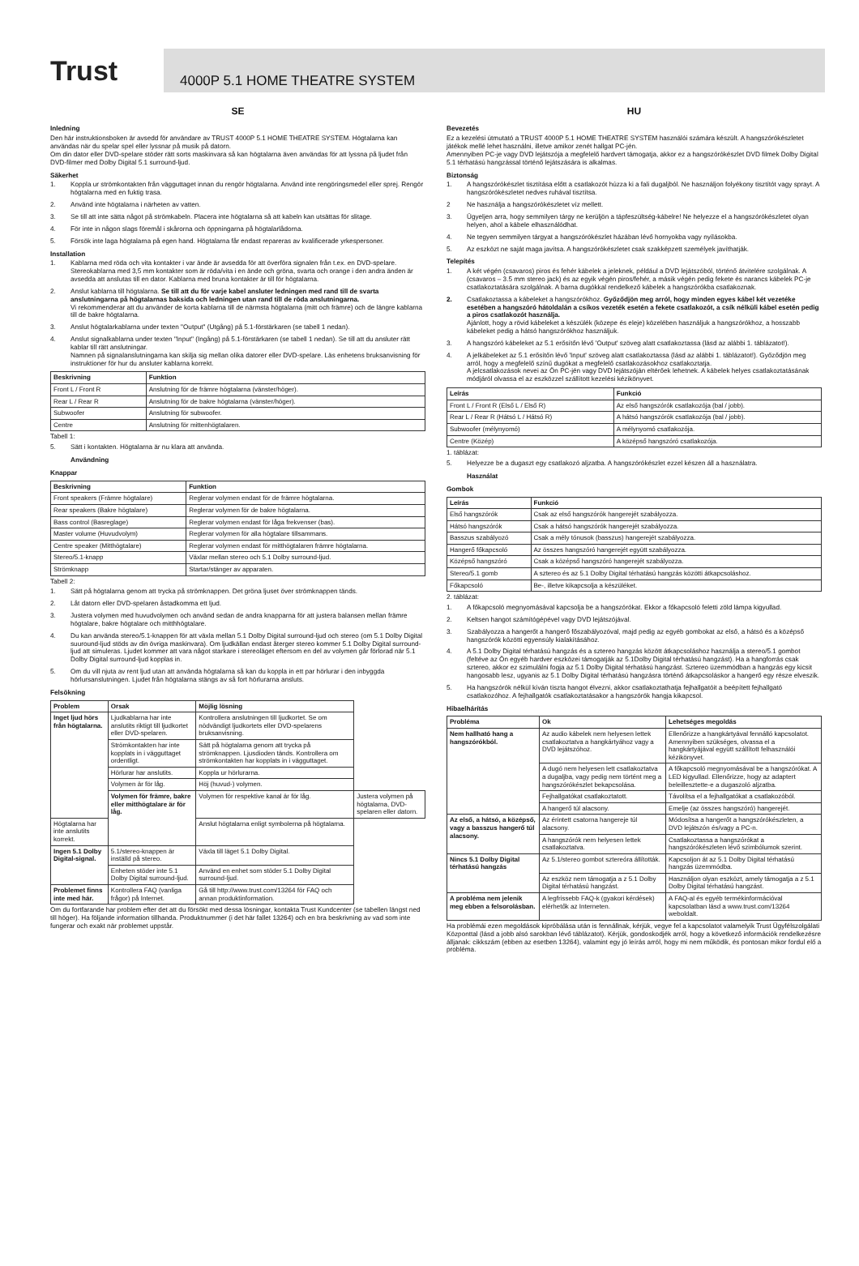Trust
4000P 5.1 HOME THEATRE SYSTEM
SE
Inledning
Den här instruktionsboken är avsedd för användare av TRUST 4000P 5.1 HOME THEATRE SYSTEM. Högtalarna kan användas när du spelar spel eller lyssnar på musik på datorn.
Om din dator eller DVD-spelare stöder rätt sorts maskinvara så kan högtalarna även användas för att lyssna på ljudet från DVD-filmer med Dolby Digital 5.1 surround-ljud.
Säkerhet
1. Koppla ur strömkontakten från vägguttaget innan du rengör högtalarna. Använd inte rengöringsmedel eller sprej. Rengör högtalarna med en fuktig trasa.
2. Använd inte högtalarna i närheten av vatten.
3. Se till att inte sätta något på strömkabeln. Placera inte högtalarna så att kabeln kan utsättas för slitage.
4. För inte in någon slags föremål i skårorna och öppningarna på högtalarlådorna.
5. Försök inte laga högtalarna på egen hand. Högtalarna får endast repareras av kvalificerade yrkespersoner.
Installation
1. Kablarna med röda och vita kontakter i var ände är avsedda för att överföra signalen från t.ex. en DVD-spelare. Stereokablarna med 3,5 mm kontakter som är röda/vita i en ände och gröna, svarta och orange i den andra änden är avsedda att anslutas till en dator. Kablarna med bruna kontakter är till för högtalarna.
2. Anslut kablarna till högtalarna. Se till att du för varje kabel ansluter ledningen med rand till de svarta anslutningarna på högtalarnas baksida och ledningen utan rand till de röda anslutningarna.
Vi rekommenderar att du använder de korta kablarna till de närmsta högtalarna (mitt och främre) och de längre kablarna till de bakre högtalarna.
3. Anslut högtalarkablarna under texten "Output" (Utgång) på 5.1-förstärkaren (se tabell 1 nedan).
4. Anslut signalkablarna under texten "Input" (Ingång) på 5.1-förstärkaren (se tabell 1 nedan). Se till att du ansluter rätt kablar till rätt anslutningar.
Namnen på signalanslutningarna kan skilja sig mellan olika datorer eller DVD-spelare. Läs enhetens bruksanvisning för instruktioner för hur du ansluter kablarna korrekt.
| Beskrivning | Funktion |
| --- | --- |
| Front L / Front R | Anslutning för de främre högtalarna (vänster/höger). |
| Rear L / Rear R | Anslutning för de bakre högtalarna (vänster/höger). |
| Subwoofer | Anslutning för subwoofer. |
| Centre | Anslutning för mittenhögtalaren. |
Tabell 1:
5. Sätt i kontakten. Högtalarna är nu klara att använda.
Användning
Knappar
| Beskrivning | Funktion |
| --- | --- |
| Front speakers (Främre högtalare) | Reglerar volymen endast för de främre högtalarna. |
| Rear speakers (Bakre högtalare) | Reglerar volymen för de bakre högtalarna. |
| Bass control (Basreglage) | Reglerar volymen endast för låga frekvenser (bas). |
| Master volume (Huvudvolym) | Reglerar volymen för alla högtalare tillsammans. |
| Centre speaker (Mitthögtalare) | Reglerar volymen endast för mitthögtalaren främre högtalarna. |
| Stereo/5.1-knapp | Växlar mellan stereo och 5.1 Dolby surround-ljud. |
| Strömknapp | Startar/stänger av apparaten. |
Tabell 2:
1. Sätt på högtalarna genom att trycka på strömknappen. Det gröna ljuset över strömknappen tänds.
2. Låt datorn eller DVD-spelaren åstadkomma ett ljud.
3. Justera volymen med huvudvolymen och använd sedan de andra knapparna för att justera balansen mellan främre högtalare, bakre högtalare och mitthhögtalare.
4. Du kan använda stereo/5.1-knappen för att växla mellan 5.1 Dolby Digital surround-ljud och stereo (om 5.1 Dolby Digital suuround-ljud stöds av din övriga maskinvara). Om ljudkällan endast återger stereo kommer 5.1 Dolby Digital surround-ljud att simuleras. Ljudet kommer att vara något starkare i stereoläget eftersom en del av volymen går förlorad när 5.1 Dolby Digital surround-ljud kopplas in.
5. Om du vill njuta av rent ljud utan att använda högtalarna så kan du koppla in ett par hörlurar i den inbyggda hörlursanslutningen. Ljudet från högtalarna stängs av så fort hörlurarna ansluts.
Felsökning
| Problem | Orsak | Möjlig lösning | |
| --- | --- | --- | --- |
| Inget ljud hörs från högtalarna. | Ljudkablarna har inte anslutits riktigt till ljudkortet eller DVD-spelaren. | Kontrollera anslutningen till ljudkortet. Se om nödvändigt ljudkortets eller DVD-spelarens bruksanvisning. | |
| | Strömkontakten har inte kopplats in i vägguttaget ordentligt. | Sätt på högtalarna genom att trycka på strömknappen. Ljusdioden tänds. Kontrollera om strömkontakten har kopplats in i vägguttaget. | |
| | Hörlurar har anslutits. | Koppla ur hörlurarna. | |
| | Volymen är för låg. | Höj (huvud-) volymen. | |
| | Volymen för främre, bakre eller mitthögtalare är för låg. | Volymen för respektive kanal är för låg. | Justera volymen på högtalarna, DVD-spelaren eller datorn. |
| Högtalarna har inte anslutits korrekt. | | Anslut högtalarna enligt symbolerna på högtalarna. | |
| Ingen 5.1 Dolby Digital-signal. | 5.1/stereo-knappen är inställd på stereo. | Växla till läget 5.1 Dolby Digital. | |
| | Enheten stöder inte 5.1 Dolby Digital surround-ljud. | Använd en enhet som stöder 5.1 Dolby Digital surround-ljud. | |
| Problemet finns inte med här. | Kontrollera FAQ (vanliga frågor) på Internet. | Gå till http://www.trust.com/13264 för FAQ och annan produktinformation. | |
Om du fortfarande har problem efter det att du försökt med dessa lösningar, kontakta Trust Kundcenter (se tabellen längst ned till höger). Ha följande information tillhanda. Produktnummer (i det här fallet 13264) och en bra beskrivning av vad som inte fungerar och exakt när problemet uppstår.
HU
Bevezetés
Ez a kezelési útmutató a TRUST 4000P 5.1 HOME THEATRE SYSTEM használói számára készült. A hangszórókészletet játékok mellé lehet használni, illetve amikor zenét hallgat PC-jén.
Amennyiben PC-je vagy DVD lejátszója a megfelelő hardvert támogatja, akkor ez a hangszórókészlet DVD filmek Dolby Digital 5.1 térhatású hangzással történő lejátszására is alkalmas.
Biztonság
1. A hangszórókészlet tisztítása előtt a csatlakozót húzza ki a fali dugaljból. Ne használjon folyékony tisztítót vagy sprayt. A hangszórókészletet nedves ruhával tisztítsa.
2 Ne használja a hangszórókészletet víz mellett.
3. Ügyeljen arra, hogy semmilyen tárgy ne kerüljön a tápfeszültség-kábelre! Ne helyezze el a hangszórókészletet olyan helyen, ahol a kábele elhasználódhat.
4. Ne tegyen semmilyen tárgyat a hangszórókészlet házában lévő hornyokba vagy nyílásokba.
5. Az eszközt ne saját maga javítsa. A hangszórókészletet csak szakképzett személyek javíthatják.
Telepítés
1. A két végén (csavaros) piros és fehér kábelek a jeleknek, például a DVD lejátszóból, történő átvitelére szolgálnak. A (csavaros – 3.5 mm stereo jack) és az egyik végén piros/fehér, a másik végén pedig fekete és narancs kábelek PC-je csatlakoztatására szolgálnak. A barna dugókkal rendelkező kábelek a hangszórókba csatlakoznak.
2. Csatlakoztassa a kábeleket a hangszórókhoz. Győződjön meg arról, hogy minden egyes kábel két vezetéke esetében a hangszóró hátoldalán a csíkos vezeték esetén a fekete csatlakozót, a csík nélküli kábel esetén pedig a piros csatlakozót használja.
Ajánlott, hogy a rövid kábeleket a készülék (közepe és eleje) közelében használjuk a hangszórókhoz, a hosszabb kábeleket pedig a hátsó hangszórókhoz használjuk.
3. A hangszóró kábeleket az 5.1 erősítőn lévő 'Output' szöveg alatt csatlakoztassa (lásd az alábbi 1. táblázatot!).
4. A jelkábeleket az 5.1 erősítőn lévő 'Input' szöveg alatt csatlakoztassa (lásd az alábbi 1. táblázatot!). Győződjön meg arról, hogy a megfelelő színű dugókat a megfelelő csatlakozásokhoz csatlakoztatja.
A jelcsatlakozások nevei az Ön PC-jén vagy DVD lejátszóján eltérőek lehetnek. A kábelek helyes csatlakoztatásának módjáról olvassa el az eszközzel szállított kezelési kézikönyvet.
| Leírás | Funkció |
| --- | --- |
| Front L / Front R (Első L / Első R) | Az első hangszórók csatlakozója (bal / jobb). |
| Rear L / Rear R (Hátsó L / Hátsó R) | A hátsó hangszórók csatlakozója (bal / jobb). |
| Subwoofer (mélynyomó) | A mélynyomó csatlakozója. |
| Centre (Közép) | A középső hangszóró csatlakozója. |
1. táblázat:
5. Helyezze be a dugaszt egy csatlakozó aljzatba. A hangszórókészlet ezzel készen áll a használatra.
Használat
Gombok
| Leírás | Funkció |
| --- | --- |
| Első hangszórók | Csak az első hangszórók hangerejét szabályozza. |
| Hátsó hangszórók | Csak a hátsó hangszórók hangerejét szabályozza. |
| Basszus szabályozó | Csak a mély tónusok (basszus) hangerejét szabályozza. |
| Hangerő főkapcsoló | Az összes hangszóró hangerejét együtt szabályozza. |
| Középső hangszóró | Csak a középső hangszóró hangerejét szabályozza. |
| Stereo/5.1 gomb | A sztereo és az 5.1 Dolby Digital térhatású hangzás közötti átkapcsoláshoz. |
| Főkapcsoló | Be-, illetve kikapcsolja a készüléket. |
2. táblázat:
1. A főkapcsoló megnyomásával kapcsolja be a hangszórókat. Ekkor a főkapcsoló feletti zöld lámpa kigyullad.
2. Keltsen hangot számítógépével vagy DVD lejátszójával.
3. Szabályozza a hangerőt a hangerő főszabályozóval, majd pedig az egyéb gombokat az első, a hátsó és a középső hangszórók közötti egyensúly kialakításához.
4. A 5.1 Dolby Digital térhatású hangzás és a sztereo hangzás között átkapcsoláshoz használja a stereo/5.1 gombot (feltéve az Ön egyéb hardver eszközei támogatják az 5.1Dolby Digital térhatású hangzást). Ha a hangforrás csak sztereo, akkor ez szimulálni fogja az 5.1 Dolby Digital térhatású hangzást. Sztereo üzemmódban a hangzás egy kicsit hangosabb lesz, ugyanis az 5.1 Dolby Digital térhatású hangzásra történő átkapcsoláskor a hangerő egy része elveszik.
5. Ha hangszórók nélkül kíván tiszta hangot élvezni, akkor csatlakoztathatja fejhallgatóit a beépített fejhallgató csatlakozóhoz. A fejhallgatók csatlakoztatásakor a hangszórók hangja kikapcsol.
Hibaelhárítás
| Probléma | Ok | Lehetséges megoldás |
| --- | --- | --- |
| Nem hallható hang a hangszórókból. | Az audio kábelek nem helyesen lettek csatlakoztatva a hangkártyához vagy a DVD lejátszóhoz. | Ellenőrizze a hangkártyával fennálló kapcsolatot. Amennyiben szükséges, olvassa el a hangkártyájával együtt szállított felhasználói kézikönyvet. |
| | A dugó nem helyesen lett csatlakoztatva a dugaljba, vagy pedig nem történt meg a hangszórókészlet bekapcsolása. | A főkapcsoló megnyomásával be a hangszórókat. A LED kigyullad. Ellenőrizze, hogy az adaptert beleillesztette-e a dugaszoló aljzatba. |
| | Fejhallgatókat csatlakoztatott. | Távolítsa el a fejhallgatókat a csatlakozóból. |
| | A hangerő túl alacsony. | Emelje (az összes hangszóró) hangerejét. |
| Az első, a hátsó, a középső, vagy a basszus hangerő túl alacsony. | Az érintett csatorna hangereje túl alacsony. | Módosítsa a hangerőt a hangszórókészleten, a DVD lejátszón és/vagy a PC-n. |
| | A hangszórók nem helyesen lettek csatlakoztatva. | Csatlakoztassa a hangszórókat a hangszórókészleten lévő szimbólumok szerint. |
| Nincs 5.1 Dolby Digital térhatású hangzás | Az 5.1/stereo gombot sztereóra állították. | Kapcsoljon át az 5.1 Dolby Digital térhatású hangzás üzemmódba. |
| | Az eszköz nem támogatja a z 5.1 Dolby Digital térhatású hangzást. | Használjon olyan eszközt, amely támogatja a z 5.1 Dolby Digital térhatású hangzást. |
| A probléma nem jelenik meg ebben a felsorolásban. | A legfrissebb FAQ-k (gyakori kérdések) elérhetők az Interneten. | A FAQ-al és egyéb termékinformációval kapcsolatban lásd a www.trust.com/13264 weboldalt. |
Ha problémái ezen megoldások kipróbálása után is fennállnak, kérjük, vegye fel a kapcsolatot valamelyik Trust Ügyfélszolgálati Központtal (lásd a jobb alsó sarokban lévő táblázatot). Kérjük, gondoskodjék arról, hogy a következő információk rendelkezésre álljanak: cikkszám (ebben az esetben 13264), valamint egy jó leírás arról, hogy mi nem működik, és pontosan mikor fordul elő a probléma.